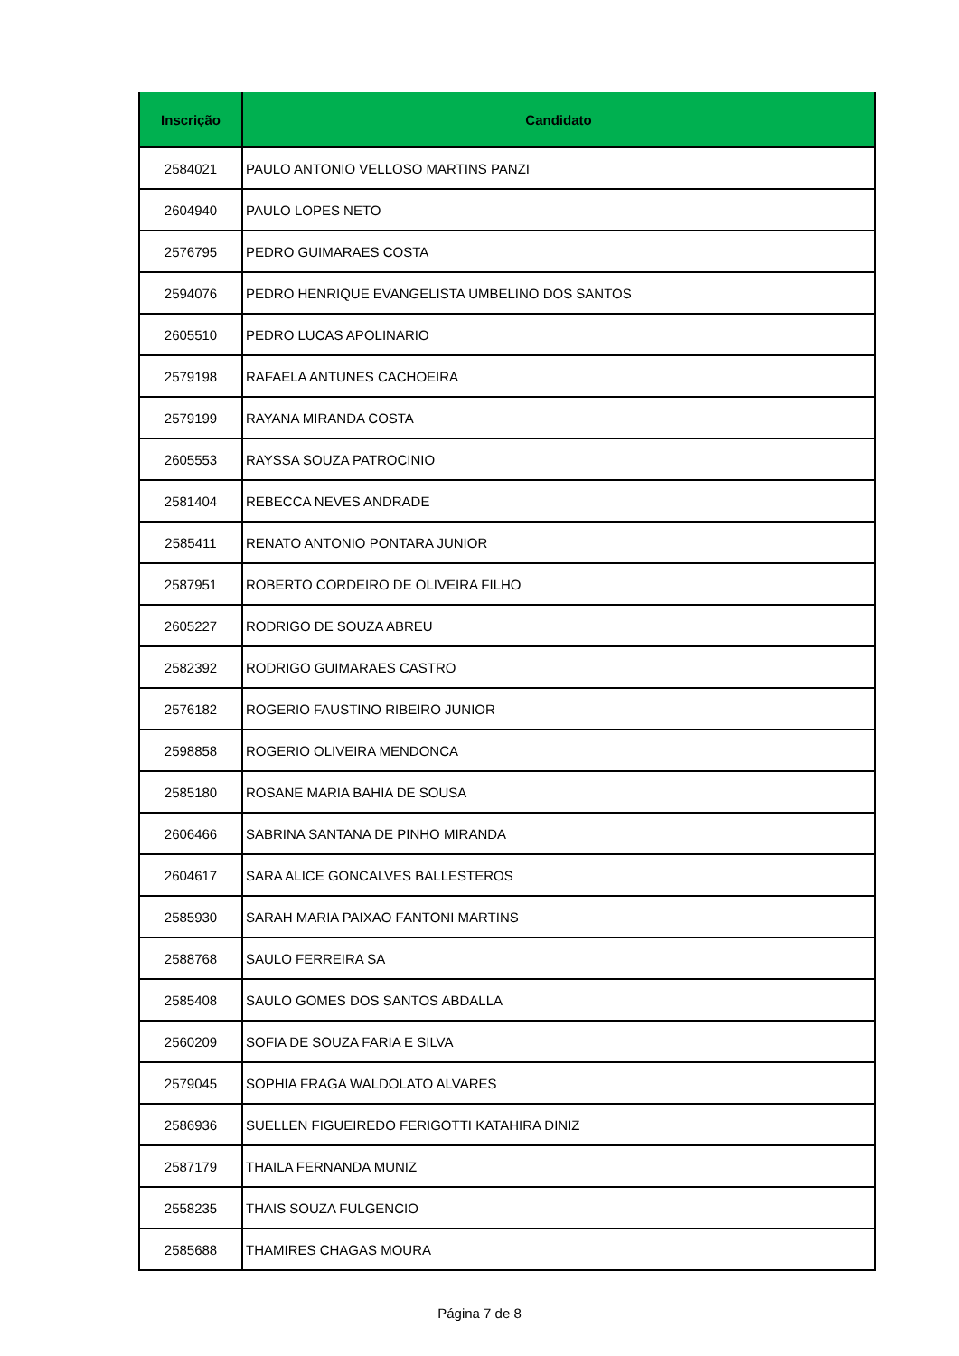| Inscrição | Candidato |
| --- | --- |
| 2584021 | PAULO ANTONIO VELLOSO MARTINS PANZI |
| 2604940 | PAULO LOPES NETO |
| 2576795 | PEDRO GUIMARAES COSTA |
| 2594076 | PEDRO HENRIQUE EVANGELISTA UMBELINO DOS SANTOS |
| 2605510 | PEDRO LUCAS APOLINARIO |
| 2579198 | RAFAELA ANTUNES CACHOEIRA |
| 2579199 | RAYANA MIRANDA COSTA |
| 2605553 | RAYSSA SOUZA PATROCINIO |
| 2581404 | REBECCA NEVES ANDRADE |
| 2585411 | RENATO ANTONIO PONTARA JUNIOR |
| 2587951 | ROBERTO CORDEIRO DE OLIVEIRA FILHO |
| 2605227 | RODRIGO DE SOUZA ABREU |
| 2582392 | RODRIGO GUIMARAES CASTRO |
| 2576182 | ROGERIO FAUSTINO RIBEIRO JUNIOR |
| 2598858 | ROGERIO OLIVEIRA MENDONCA |
| 2585180 | ROSANE MARIA BAHIA DE SOUSA |
| 2606466 | SABRINA SANTANA DE PINHO MIRANDA |
| 2604617 | SARA ALICE GONCALVES BALLESTEROS |
| 2585930 | SARAH MARIA PAIXAO FANTONI MARTINS |
| 2588768 | SAULO FERREIRA SA |
| 2585408 | SAULO GOMES DOS SANTOS ABDALLA |
| 2560209 | SOFIA DE SOUZA FARIA E SILVA |
| 2579045 | SOPHIA FRAGA WALDOLATO ALVARES |
| 2586936 | SUELLEN FIGUEIREDO FERIGOTTI KATAHIRA DINIZ |
| 2587179 | THAILA FERNANDA MUNIZ |
| 2558235 | THAIS SOUZA FULGENCIO |
| 2585688 | THAMIRES CHAGAS MOURA |
Página 7 de 8